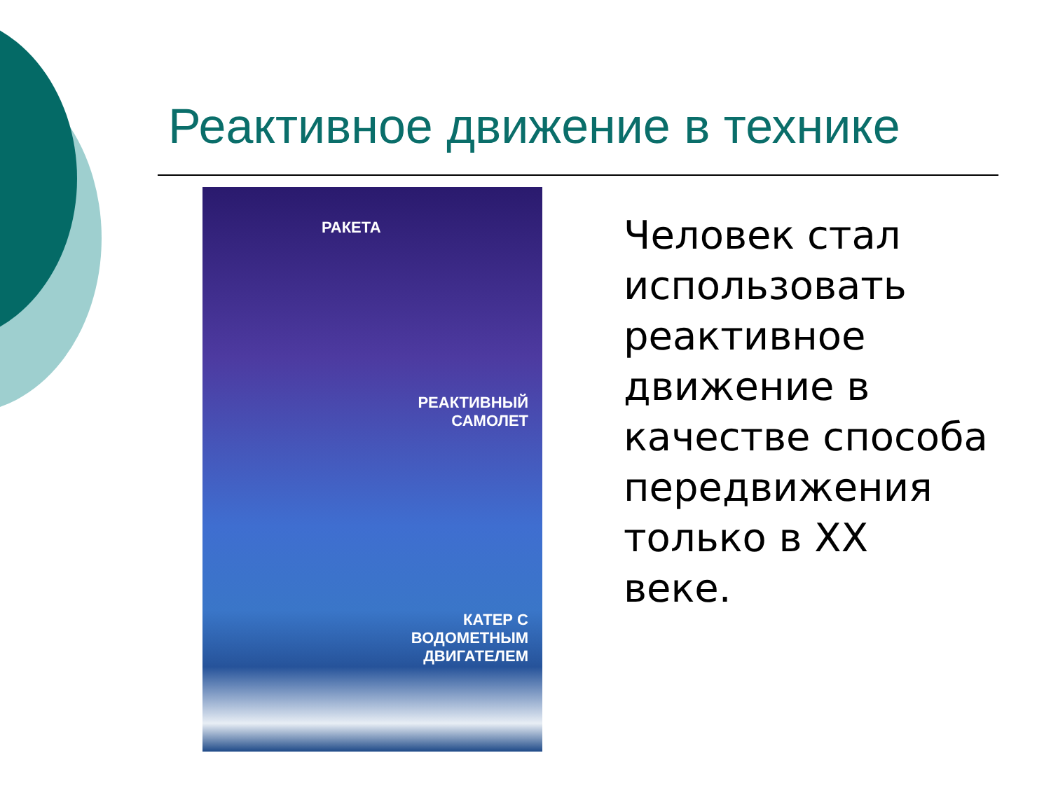Реактивное движение в технике
РАКЕТА
РЕАКТИВНЫЙ
САМОЛЕТ
КАТЕР С
ВОДОМЕТНЫМ
ДВИГАТЕЛЕМ
Человек стал использовать реактивное движение в качестве способа передвижения только в XX веке.